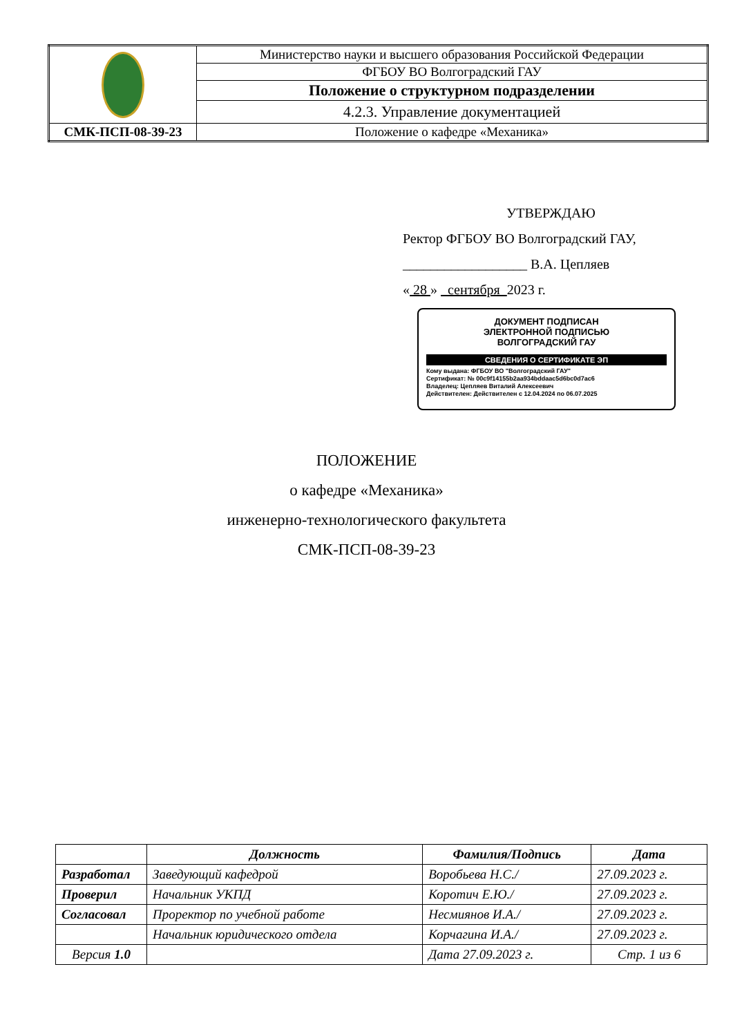| | Министерство науки и высшего образования Российской Федерации |
| | ФГБОУ ВО Волгоградский ГАУ |
| | Положение о структурном подразделении |
| | 4.2.3. Управление документацией |
| СМК-ПСП-08-39-23 | Положение о кафедре «Механика» |
УТВЕРЖДАЮ
Ректор ФГБОУ ВО Волгоградский ГАУ,
__________________ В.А. Цепляев
« 28 » сентября 2023 г.
ДОКУМЕНТ ПОДПИСАН
ЭЛЕКТРОННОЙ ПОДПИСЬЮ
ВОЛГОГРАДСКИЙ ГАУ
СВЕДЕНИЯ О СЕРТИФИКАТЕ ЭП
Кому выдана: ФГБОУ ВО "Волгоградский ГАУ"
Сертификат: № 00c9f14155b2aa934bddaac5d6bc0d7ac6
Владелец: Цепляев Виталий Алексеевич
Действителен: Действителен с 12.04.2024 по 06.07.2025
ПОЛОЖЕНИЕ
о кафедре «Механика»
инженерно-технологического факультета
СМК-ПСП-08-39-23
| | Должность | Фамилия/Подпись | Дата |
| --- | --- | --- | --- |
| Разработал | Заведующий кафедрой | Воробьева Н.С./ | 27.09.2023 г. |
| Проверил | Начальник УКПД | Коротич Е.Ю./ | 27.09.2023 г. |
| Согласовал | Проректор по учебной работе | Несмиянов И.А./ | 27.09.2023 г. |
| | Начальник юридического отдела | Корчагина И.А./ | 27.09.2023 г. |
| Версия 1.0 | | Дата 27.09.2023 г. | Стр. 1 из 6 |